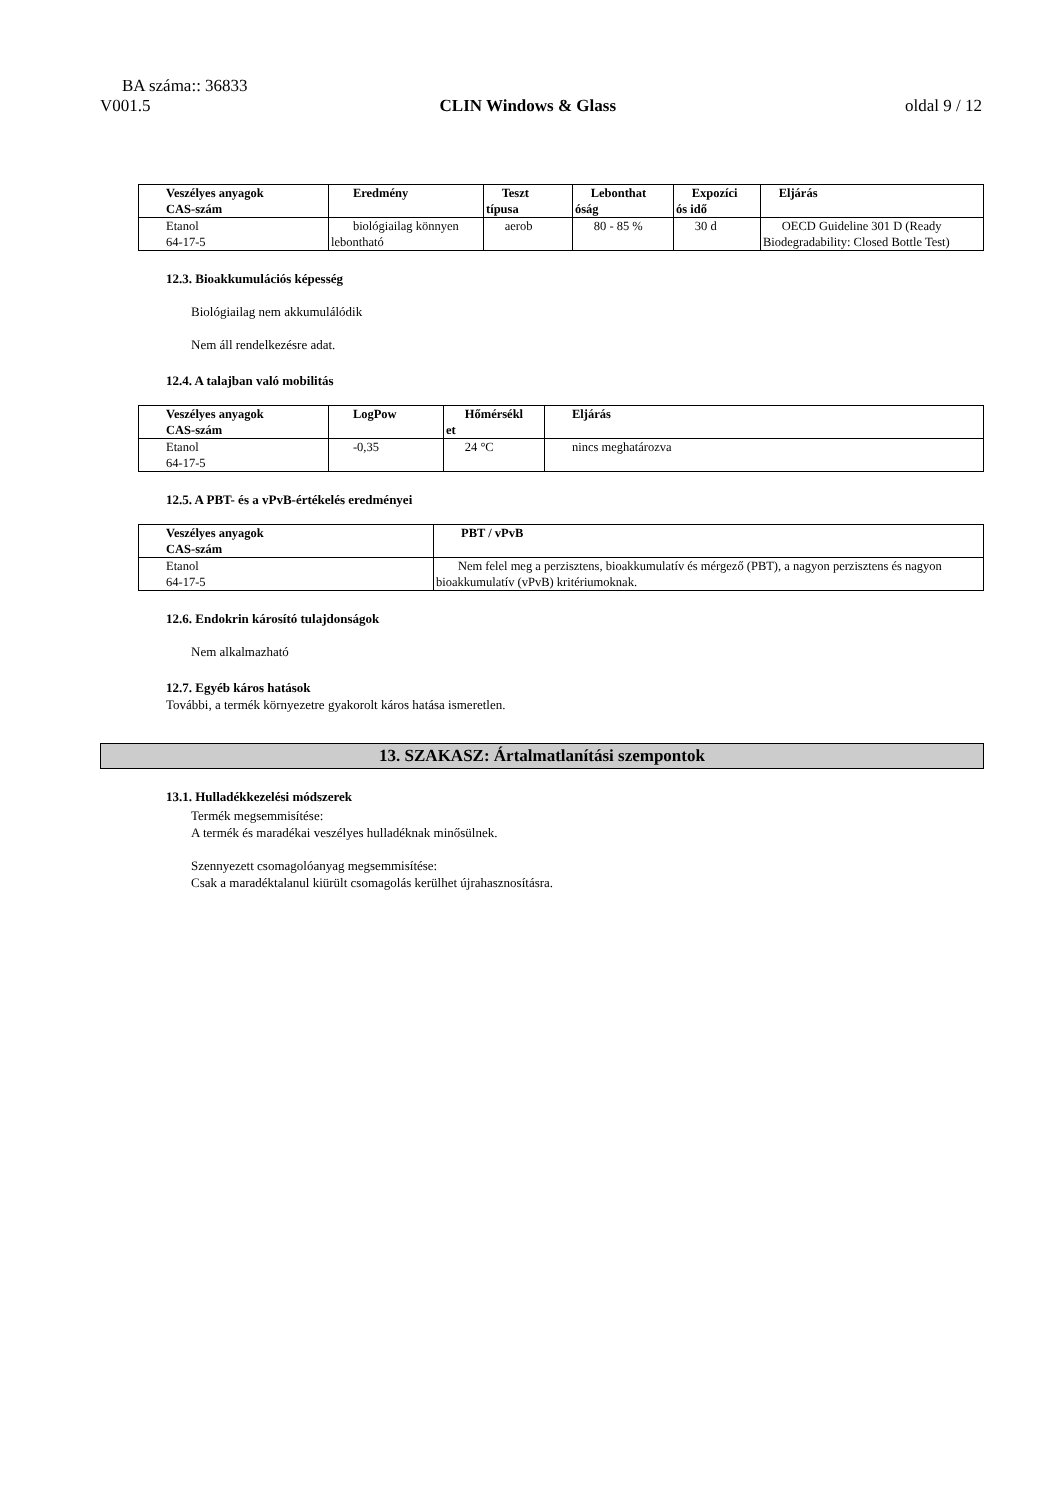BA száma:: 36833
V001.5 CLIN Windows & Glass oldal 9 / 12
| Veszélyes anyagok CAS-szám | Eredmény | Teszt típusa | Lebonthat óság | Expozíci ós idő | Eljárás |
| --- | --- | --- | --- | --- | --- |
| Etanol 64-17-5 | biológiailag könnyen lebontható | aerob | 80 - 85 % | 30 d | OECD Guideline 301 D (Ready Biodegradability: Closed Bottle Test) |
12.3. Bioakkumulációs képesség
Biológiailag nem akkumulálódik
Nem áll rendelkezésre adat.
12.4. A talajban való mobilitás
| Veszélyes anyagok CAS-szám | LogPow | Hőmérsékl et | Eljárás |
| --- | --- | --- | --- |
| Etanol 64-17-5 | -0,35 | 24 °C | nincs meghatározva |
12.5. A PBT- és a vPvB-értékelés eredményei
| Veszélyes anyagok CAS-szám | PBT / vPvB |
| --- | --- |
| Etanol 64-17-5 | Nem felel meg a perzisztens, bioakkumulatív és mérgező (PBT), a nagyon perzisztens és nagyon bioakkumulatív (vPvB) kritériumoknak. |
12.6. Endokrin károsító tulajdonságok
Nem alkalmazható
12.7. Egyéb káros hatások
További, a termék környezetre gyakorolt káros hatása ismeretlen.
13. SZAKASZ: Ártalmatlanítási szempontok
13.1. Hulladékkezelési módszerek
Termék megsemmisítése:
A termék és maradékai veszélyes hulladéknak minősülnek.
Szennyezett csomagolóanyag megsemmisítése:
Csak a maradéktalanul kiürült csomagolás kerülhet újrahasznosításra.